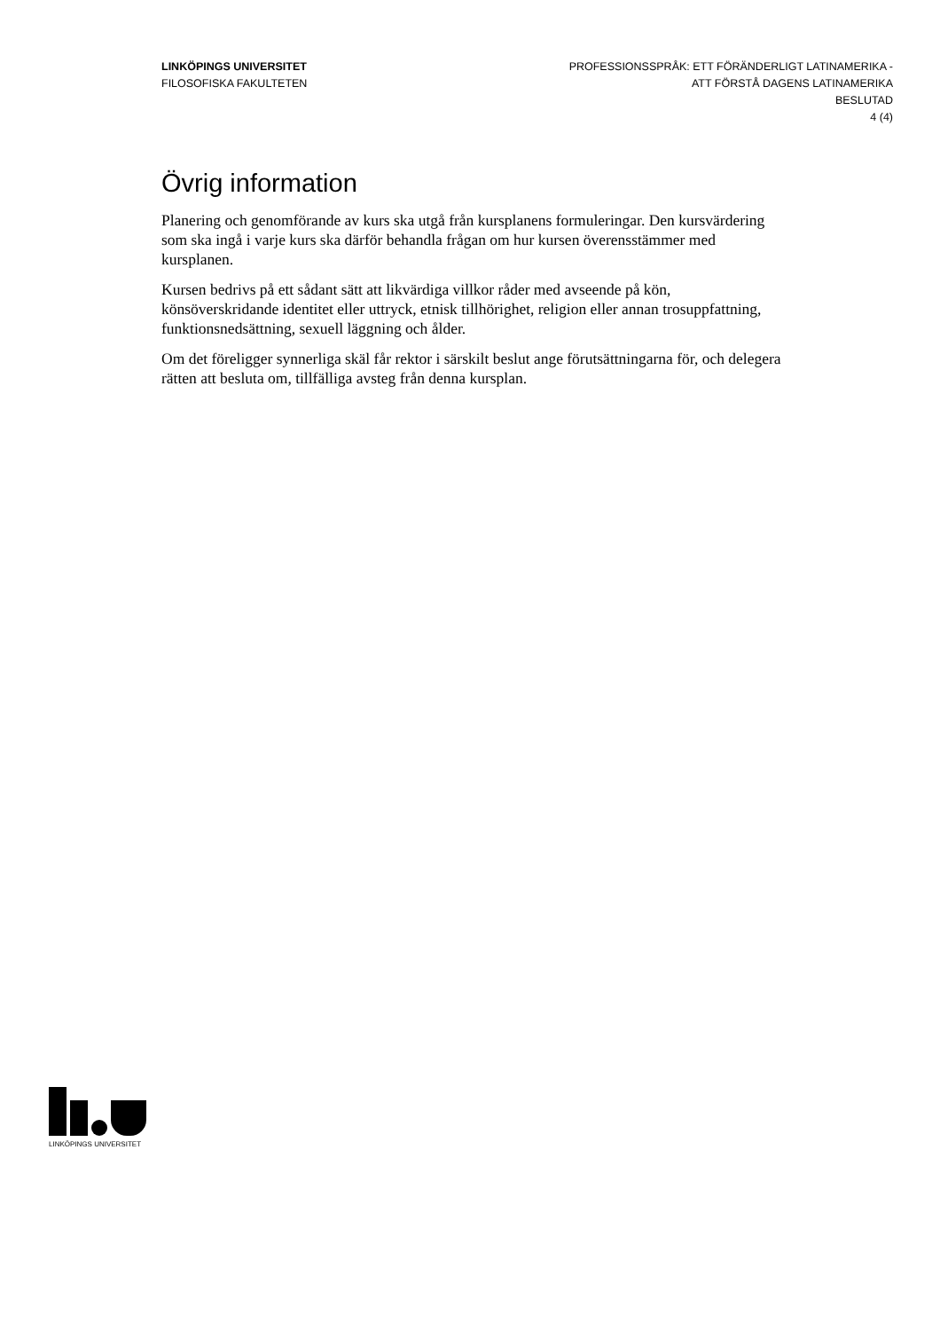LINKÖPINGS UNIVERSITET
FILOSOFISKA FAKULTETEN
PROFESSIONSSPRÅK: ETT FÖRÄNDERLIGT LATINAMERIKA -
ATT FÖRSTÅ DAGENS LATINAMERIKA
BESLUTAD
4 (4)
Övrig information
Planering och genomförande av kurs ska utgå från kursplanens formuleringar. Den kursvärdering som ska ingå i varje kurs ska därför behandla frågan om hur kursen överensstämmer med kursplanen.
Kursen bedrivs på ett sådant sätt att likvärdiga villkor råder med avseende på kön, könsöverskridande identitet eller uttryck, etnisk tillhörighet, religion eller annan trosuppfattning, funktionsnedsättning, sexuell läggning och ålder.
Om det föreligger synnerliga skäl får rektor i särskilt beslut ange förutsättningarna för, och delegera rätten att besluta om, tillfälliga avsteg från denna kursplan.
LINKÖPINGS UNIVERSITET